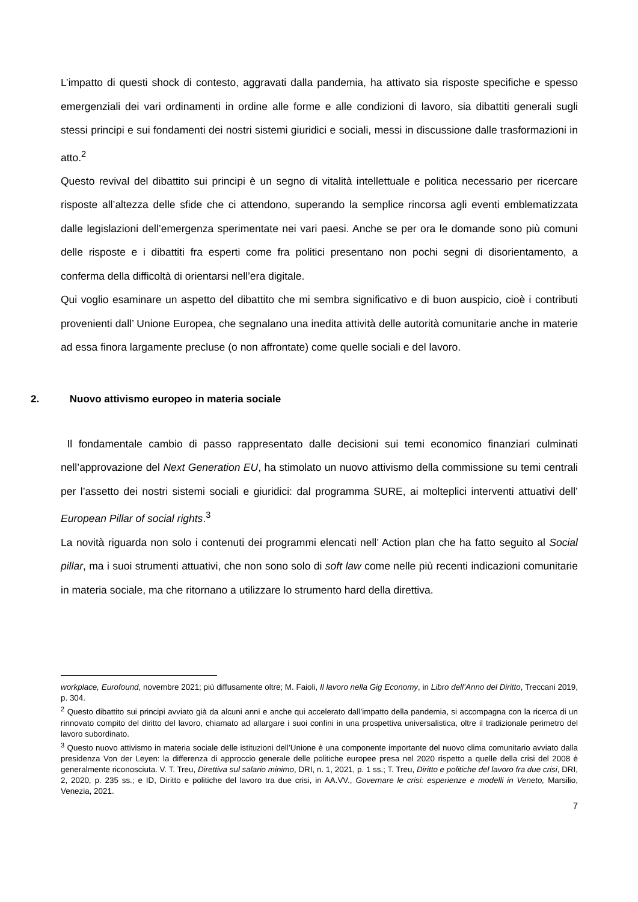L’impatto di questi shock di contesto, aggravati dalla pandemia, ha attivato sia risposte specifiche e spesso emergenziali dei vari ordinamenti in ordine alle forme e alle condizioni di lavoro, sia dibattiti generali sugli stessi principi e sui fondamenti dei nostri sistemi giuridici e sociali, messi in discussione dalle trasformazioni in atto.<sup>2</sup>
Questo revival del dibattito sui principi è un segno di vitalità intellettuale e politica necessario per ricercare risposte all’altezza delle sfide che ci attendono, superando la semplice rincorsa agli eventi emblematizzata dalle legislazioni dell’emergenza sperimentate nei vari paesi. Anche se per ora le domande sono più comuni delle risposte e i dibattiti fra esperti come fra politici presentano non pochi segni di disorientamento, a conferma della difficoltà di orientarsi nell’era digitale.
Qui voglio esaminare un aspetto del dibattito che mi sembra significativo e di buon auspicio, cioè i contributi provenienti dall’ Unione Europea, che segnalano una inedita attività delle autorità comunitarie anche in materie ad essa finora largamente precluse (o non affrontate) come quelle sociali e del lavoro.
2. Nuovo attivismo europeo in materia sociale
Il fondamentale cambio di passo rappresentato dalle decisioni sui temi economico finanziari culminati nell’approvazione del Next Generation EU, ha stimolato un nuovo attivismo della commissione su temi centrali per l’assetto dei nostri sistemi sociali e giuridici: dal programma SURE, ai molteplici interventi attuativi dell’ European Pillar of social rights.<sup>3</sup>
La novità riguarda non solo i contenuti dei programmi elencati nell’ Action plan che ha fatto seguito al Social pillar, ma i suoi strumenti attuativi, che non sono solo di soft law come nelle più recenti indicazioni comunitarie in materia sociale, ma che ritornano a utilizzare lo strumento hard della direttiva.
workplace, Eurofound, novembre 2021; più diffusamente oltre; M. Faioli, Il lavoro nella Gig Economy, in Libro dell’Anno del Diritto, Treccani 2019, p. 304.
<sup>2</sup> Questo dibattito sui principi avviato già da alcuni anni e anche qui accelerato dall’impatto della pandemia, si accompagna con la ricerca di un rinnovato compito del diritto del lavoro, chiamato ad allargare i suoi confini in una prospettiva universalistica, oltre il tradizionale perimetro del lavoro subordinato.
<sup>3</sup> Questo nuovo attivismo in materia sociale delle istituzioni dell’Unione è una componente importante del nuovo clima comunitario avviato dalla presidenza Von der Leyen: la differenza di approccio generale delle politiche europee presa nel 2020 rispetto a quelle della crisi del 2008 è generalmente riconosciuta. V. T. Treu, Direttiva sul salario minimo, DRI, n. 1, 2021, p. 1 ss.; T. Treu, Diritto e politiche del lavoro fra due crisi, DRI, 2, 2020, p. 235 ss.; e ID, Diritto e politiche del lavoro tra due crisi, in AA.VV., Governare le crisi: esperienze e modelli in Veneto, Marsilio, Venezia, 2021.
7